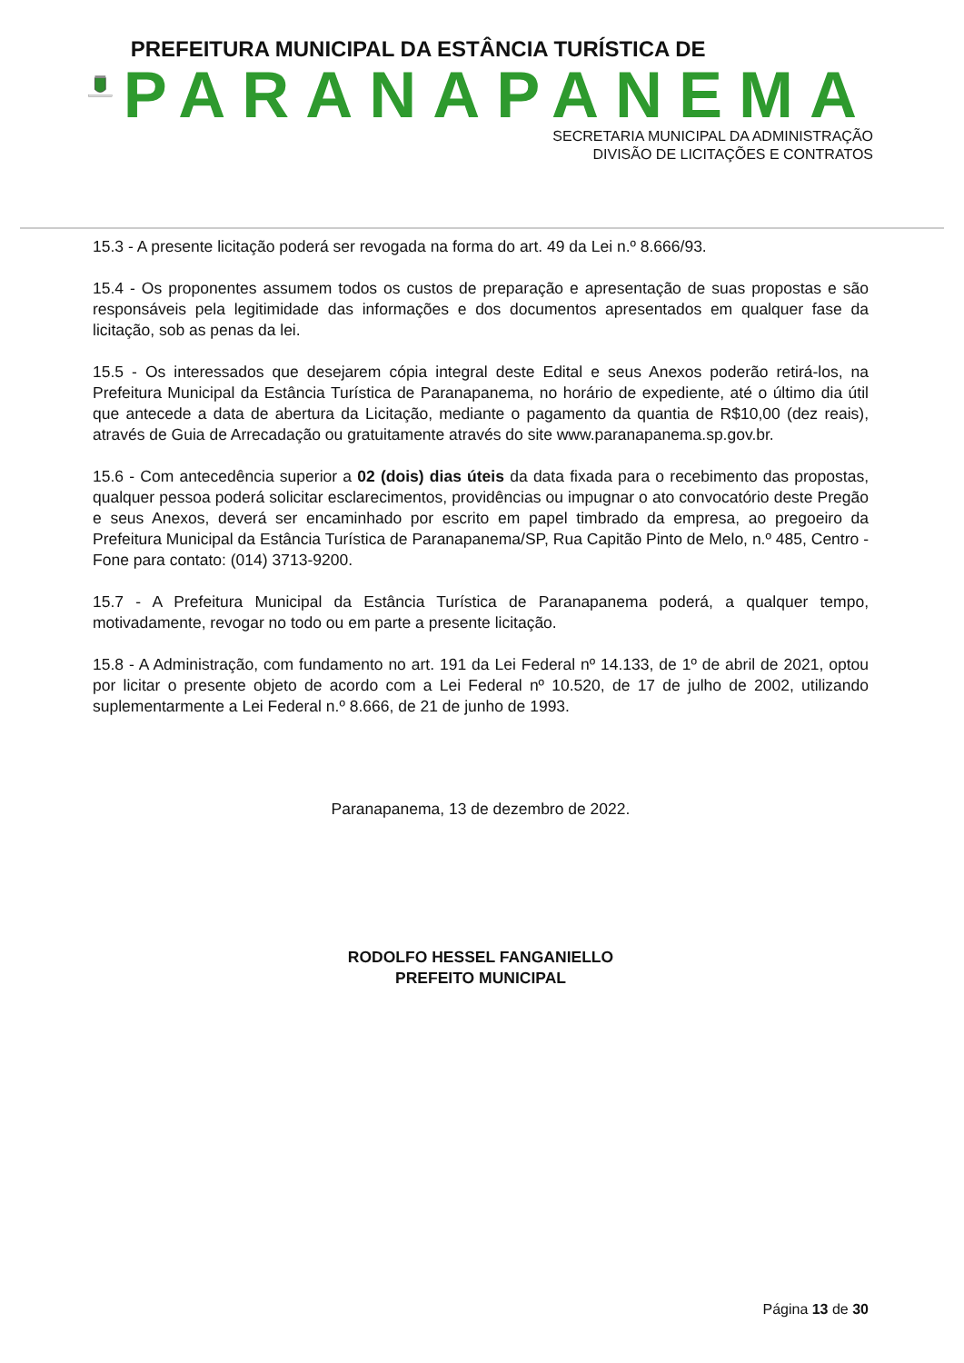PREFEITURA MUNICIPAL DA ESTÂNCIA TURÍSTICA DE
PARANAPANEMA
SECRETARIA MUNICIPAL DA ADMINISTRAÇÃO
DIVISÃO DE LICITAÇÕES E CONTRATOS
15.3 - A presente licitação poderá ser revogada na forma do art. 49 da Lei n.º 8.666/93.
15.4 - Os proponentes assumem todos os custos de preparação e apresentação de suas propostas e são responsáveis pela legitimidade das informações e dos documentos apresentados em qualquer fase da licitação, sob as penas da lei.
15.5 - Os interessados que desejarem cópia integral deste Edital e seus Anexos poderão retirá-los, na Prefeitura Municipal da Estância Turística de Paranapanema, no horário de expediente, até o último dia útil que antecede a data de abertura da Licitação, mediante o pagamento da quantia de R$10,00 (dez reais), através de Guia de Arrecadação ou gratuitamente através do site www.paranapanema.sp.gov.br.
15.6 - Com antecedência superior a 02 (dois) dias úteis da data fixada para o recebimento das propostas, qualquer pessoa poderá solicitar esclarecimentos, providências ou impugnar o ato convocatório deste Pregão e seus Anexos, deverá ser encaminhado por escrito em papel timbrado da empresa, ao pregoeiro da Prefeitura Municipal da Estância Turística de Paranapanema/SP, Rua Capitão Pinto de Melo, n.º 485, Centro - Fone para contato: (014) 3713-9200.
15.7 - A Prefeitura Municipal da Estância Turística de Paranapanema poderá, a qualquer tempo, motivadamente, revogar no todo ou em parte a presente licitação.
15.8 - A Administração, com fundamento no art. 191 da Lei Federal nº 14.133, de 1º de abril de 2021, optou por licitar o presente objeto de acordo com a Lei Federal nº 10.520, de 17 de julho de 2002, utilizando suplementarmente a Lei Federal n.º 8.666, de 21 de junho de 1993.
Paranapanema, 13 de dezembro de 2022.
RODOLFO HESSEL FANGANIELLO
PREFEITO MUNICIPAL
Página 13 de 30